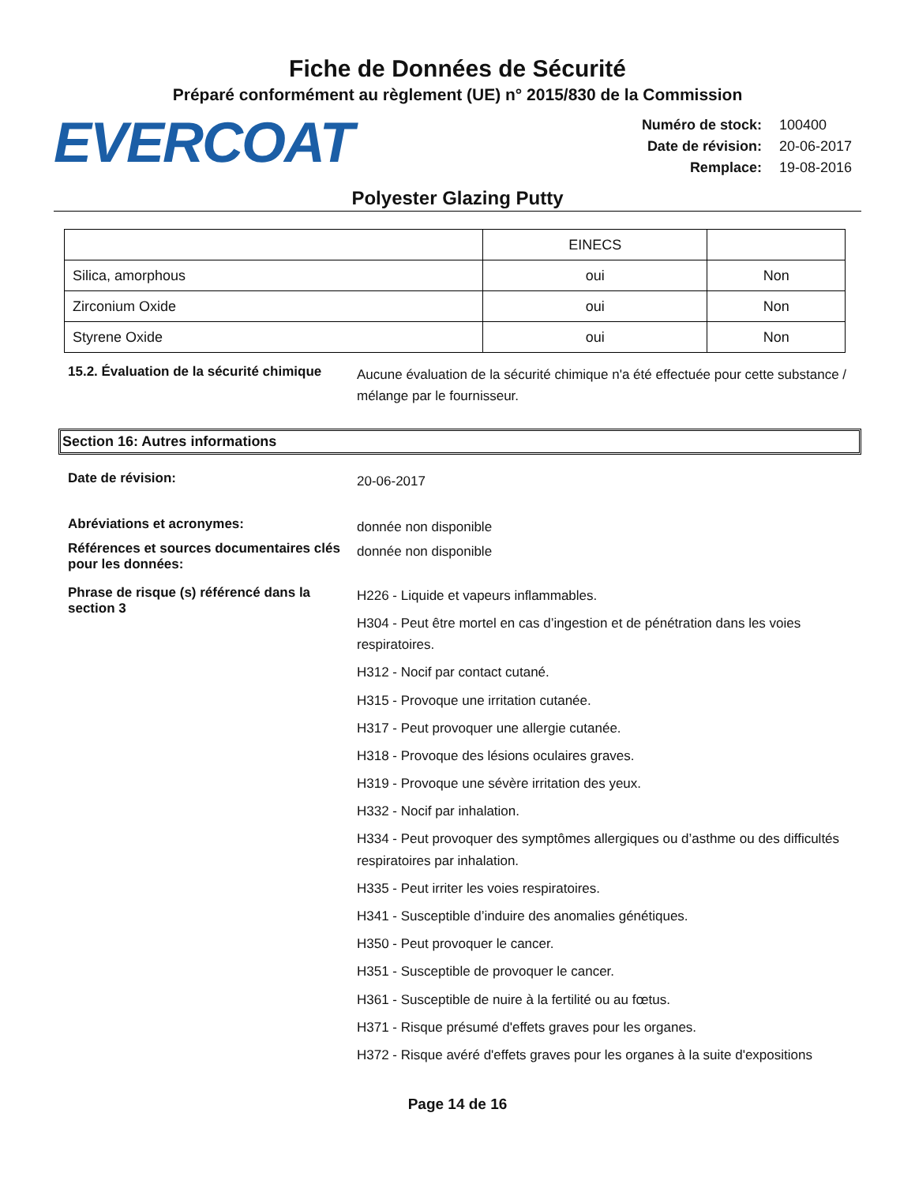Fiche de Données de Sécurité
Préparé conformément au règlement (UE) n° 2015/830 de la Commission
EVERCOAT
| Numéro de stock: | 100400 |
| Date de révision: | 20-06-2017 |
| Remplace: | 19-08-2016 |
Polyester Glazing Putty
| | EINECS | |
| Silica, amorphous | oui | Non |
| Zirconium Oxide | oui | Non |
| Styrene Oxide | oui | Non |
15.2. Évaluation de la sécurité chimique
Aucune évaluation de la sécurité chimique n'a été effectuée pour cette substance / mélange par le fournisseur.
Section 16: Autres informations
Date de révision:
20-06-2017
Abréviations et acronymes:
donnée non disponible
Références et sources documentaires clés pour les données:
donnée non disponible
Phrase de risque (s) référencé dans la section 3
H226 - Liquide et vapeurs inflammables.
H304 - Peut être mortel en cas d’ingestion et de pénétration dans les voies respiratoires.
H312 - Nocif par contact cutané.
H315 - Provoque une irritation cutanée.
H317 - Peut provoquer une allergie cutanée.
H318 - Provoque des lésions oculaires graves.
H319 - Provoque une sévère irritation des yeux.
H332 - Nocif par inhalation.
H334 - Peut provoquer des symptômes allergiques ou d’asthme ou des difficultés respiratoires par inhalation.
H335 - Peut irriter les voies respiratoires.
H341 - Susceptible d’induire des anomalies génétiques.
H350 - Peut provoquer le cancer.
H351 - Susceptible de provoquer le cancer.
H361 - Susceptible de nuire à la fertilité ou au fœtus.
H371 - Risque présumé d'effets graves pour les organes.
H372 - Risque avéré d'effets graves pour les organes à la suite d'expositions
Page 14 de 16